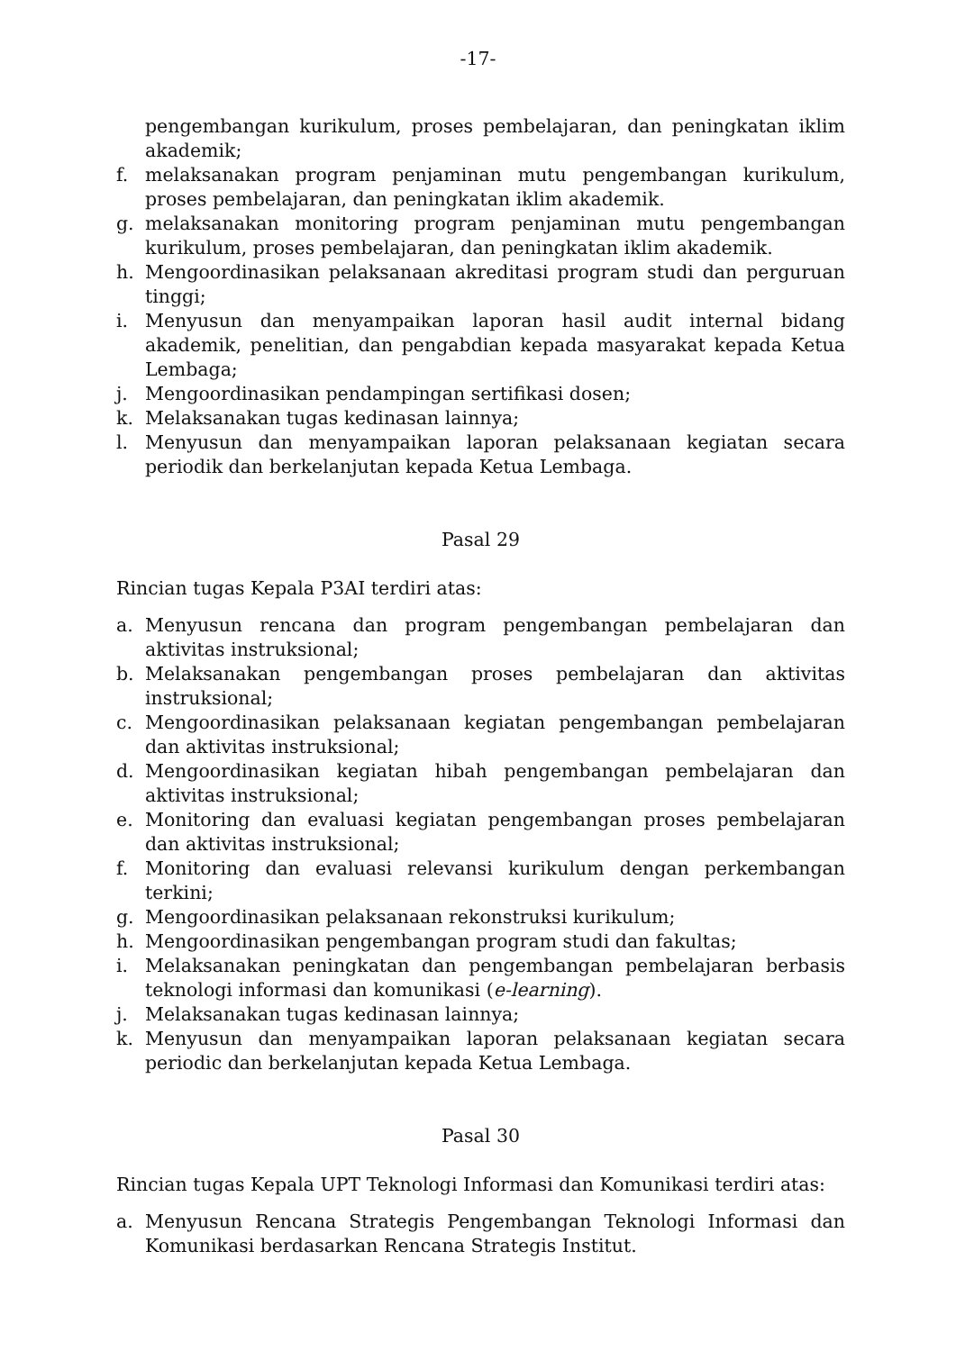-17-
pengembangan kurikulum, proses pembelajaran, dan peningkatan iklim akademik;
f. melaksanakan program penjaminan mutu pengembangan kurikulum, proses pembelajaran, dan peningkatan iklim akademik.
g. melaksanakan monitoring program penjaminan mutu pengembangan kurikulum, proses pembelajaran, dan peningkatan iklim akademik.
h. Mengoordinasikan pelaksanaan akreditasi program studi dan perguruan tinggi;
i. Menyusun dan menyampaikan laporan hasil audit internal bidang akademik, penelitian, dan pengabdian kepada masyarakat kepada Ketua Lembaga;
j. Mengoordinasikan pendampingan sertifikasi dosen;
k. Melaksanakan tugas kedinasan lainnya;
l. Menyusun dan menyampaikan laporan pelaksanaan kegiatan secara periodik dan berkelanjutan kepada Ketua Lembaga.
Pasal 29
Rincian tugas Kepala P3AI terdiri atas:
a. Menyusun rencana dan program pengembangan pembelajaran dan aktivitas instruksional;
b. Melaksanakan pengembangan proses pembelajaran dan aktivitas instruksional;
c. Mengoordinasikan pelaksanaan kegiatan pengembangan pembelajaran dan aktivitas instruksional;
d. Mengoordinasikan kegiatan hibah pengembangan pembelajaran dan aktivitas instruksional;
e. Monitoring dan evaluasi kegiatan pengembangan proses pembelajaran dan aktivitas instruksional;
f. Monitoring dan evaluasi relevansi kurikulum dengan perkembangan terkini;
g. Mengoordinasikan pelaksanaan rekonstruksi kurikulum;
h. Mengoordinasikan pengembangan program studi dan fakultas;
i. Melaksanakan peningkatan dan pengembangan pembelajaran berbasis teknologi informasi dan komunikasi (e-learning).
j. Melaksanakan tugas kedinasan lainnya;
k. Menyusun dan menyampaikan laporan pelaksanaan kegiatan secara periodic dan berkelanjutan kepada Ketua Lembaga.
Pasal 30
Rincian tugas Kepala UPT Teknologi Informasi dan Komunikasi terdiri atas:
a. Menyusun Rencana Strategis Pengembangan Teknologi Informasi dan Komunikasi berdasarkan Rencana Strategis Institut.